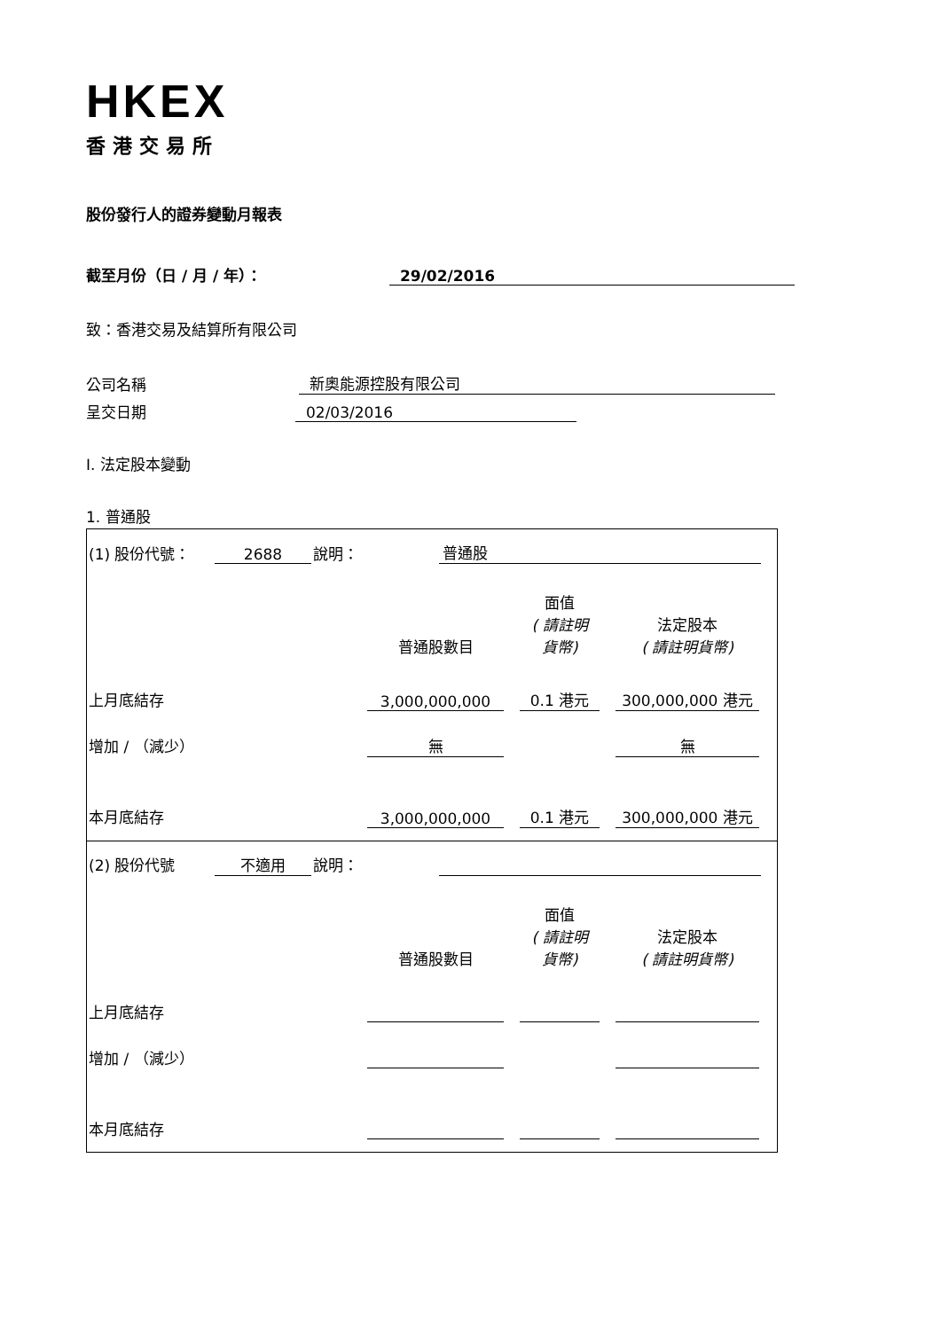HKEX
香港交易所
股份發行人的證券變動月報表
截至月份（日 / 月 / 年）：
29/02/2016
致：香港交易及結算所有限公司
公司名稱
新奧能源控股有限公司
呈交日期
02/03/2016
I. 法定股本變動
1. 普通股
| (1) 股份代號： | 2688 | 說明： | 普通股 | |
| | 普通股數目 | | 面值 ( 請註明 貨幣) | | 法定股本 ( 請註明貨幣) | |
| 上月底結存 | 3,000,000,000 | | 0.1 港元 | | 300,000,000 港元 | |
| 增加 / （減少） | 無 | | | | 無 | |
| 本月底結存 | 3,000,000,000 | | 0.1 港元 | | 300,000,000 港元 | |
| (2) 股份代號 | 不適用 | 說明： | | |
| | 普通股數目 | | 面值 ( 請註明 貨幣) | | 法定股本 ( 請註明貨幣) | |
| 上月底結存 | | | | | | |
| 增加 / （減少） | | | | | | |
| 本月底結存 | | | | | | |